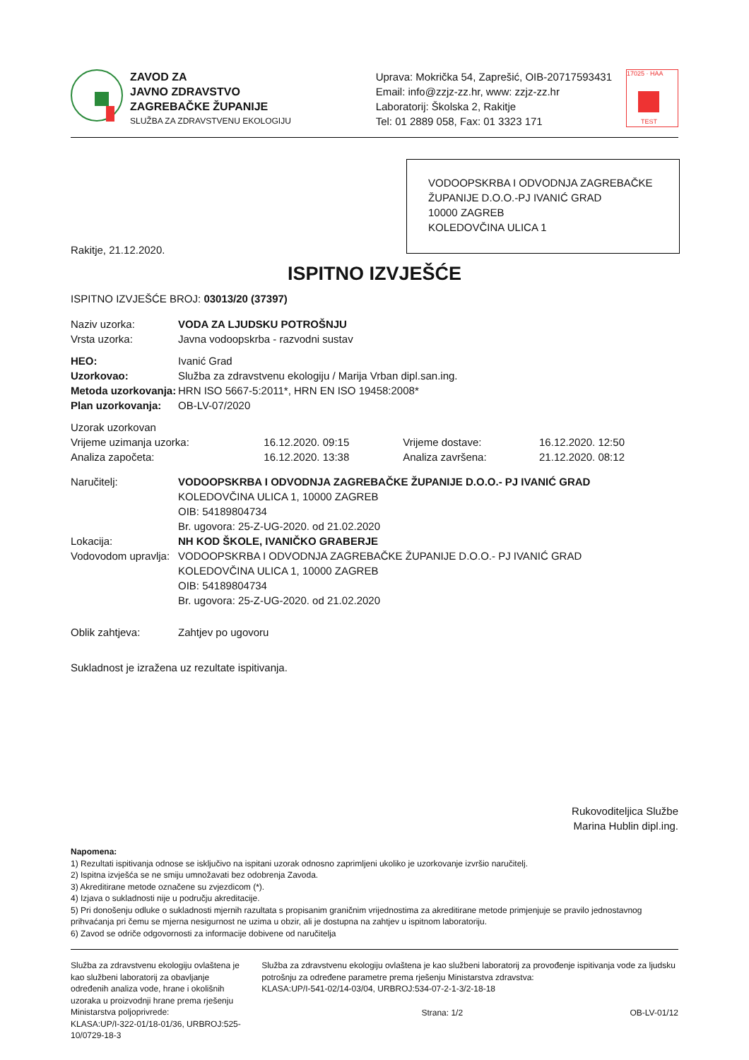ZAVOD ZA
JAVNO ZDRAVSTVO
ZAGREBAČKE ŽUPANIJE
SLUŽBA ZA ZDRAVSTVENU EKOLOGIJU
Uprava: Mokrička 54, Zaprešić, OIB-20717593431
Email: info@zzjz-zz.hr, www: zzjz-zz.hr
Laboratorij: Školska 2, Rakitje
Tel: 01 2889 058, Fax: 01 3323 171
17025 · HAA
TEST
VODOOPSKRBA I ODVODNJA ZAGREBAČKE
ŽUPANIJE D.O.O.-PJ IVANIĆ GRAD
10000 ZAGREB
KOLEDOVČINA ULICA 1
Rakitje, 21.12.2020.
ISPITNO IZVJEŠĆE
ISPITNO IZVJEŠĆE BROJ: 03013/20 (37397)
Naziv uzorka: VODA ZA LJUDSKU POTROŠNJU
Vrsta uzorka:
Javna vodoopskrba - razvodni sustav
HEO:
Ivanić Grad
Uzorkovao:
Služba za zdravstvenu ekologiju / Marija Vrban dipl.san.ing.
Metoda uzorkovanja:
HRN ISO 5667-5:2011*, HRN EN ISO 19458:2008*
Plan uzorkovanja:
OB-LV-07/2020
Uzorak uzorkovan
| Vrijeme uzimanja uzorka: | 16.12.2020. 09:15 | Vrijeme dostave: | 16.12.2020. 12:50 |
| Analiza započeta: | 16.12.2020. 13:38 | Analiza završena: | 21.12.2020. 08:12 |
Naručitelj: VODOOPSKRBA I ODVODNJA ZAGREBAČKE ŽUPANIJE D.O.O.- PJ IVANIĆ GRAD
KOLEDOVČINA ULICA 1, 10000 ZAGREB
OIB: 54189804734
Br. ugovora: 25-Z-UG-2020. od 21.02.2020
Lokacija: NH KOD ŠKOLE, IVANIČKO GRABERJE
Vodovodom upravlja:
VODOOPSKRBA I ODVODNJA ZAGREBAČKE ŽUPANIJE D.O.O.- PJ IVANIĆ GRAD
KOLEDOVČINA ULICA 1, 10000 ZAGREB
OIB: 54189804734
Br. ugovora: 25-Z-UG-2020. od 21.02.2020
Oblik zahtjeva:
Zahtjev po ugovoru
Sukladnost je izražena uz rezultate ispitivanja.
Rukovoditeljica Službe
Marina Hublin dipl.ing.
Napomena:
1) Rezultati ispitivanja odnose se isključivo na ispitani uzorak odnosno zaprimljeni ukoliko je uzorkovanje izvršio naručitelj.
2) Ispitna izvješća se ne smiju umnožavati bez odobrenja Zavoda.
3) Akreditirane metode označene su zvjezdicom (*).
4) Izjava o sukladnosti nije u području akreditacije.
5) Pri donošenju odluke o sukladnosti mjernih razultata s propisanim graničnim vrijednostima za akreditirane metode primjenjuje se pravilo jednostavnog prihvaćanja pri čemu se mjerna nesigurnost ne uzima u obzir, ali je dostupna na zahtjev u ispitnom laboratoriju.
6) Zavod se odriče odgovornosti za informacije dobivene od naručitelja
Služba za zdravstvenu ekologiju ovlaštena je kao službeni laboratorij za obavljanje određenih analiza vode, hrane i okolišnih uzoraka u proizvodnji hrane prema rješenju Ministarstva poljoprivrede:
KLASA:UP/I-322-01/18-01/36, URBROJ:525-10/0729-18-3
Služba za zdravstvenu ekologiju ovlaštena je kao službeni laboratorij za provođenje ispitivanja vode za ljudsku potrošnju za određene parametre prema rješenju Ministarstva zdravstva:
KLASA:UP/I-541-02/14-03/04, URBROJ:534-07-2-1-3/2-18-18
Strana: 1/2 OB-LV-01/12